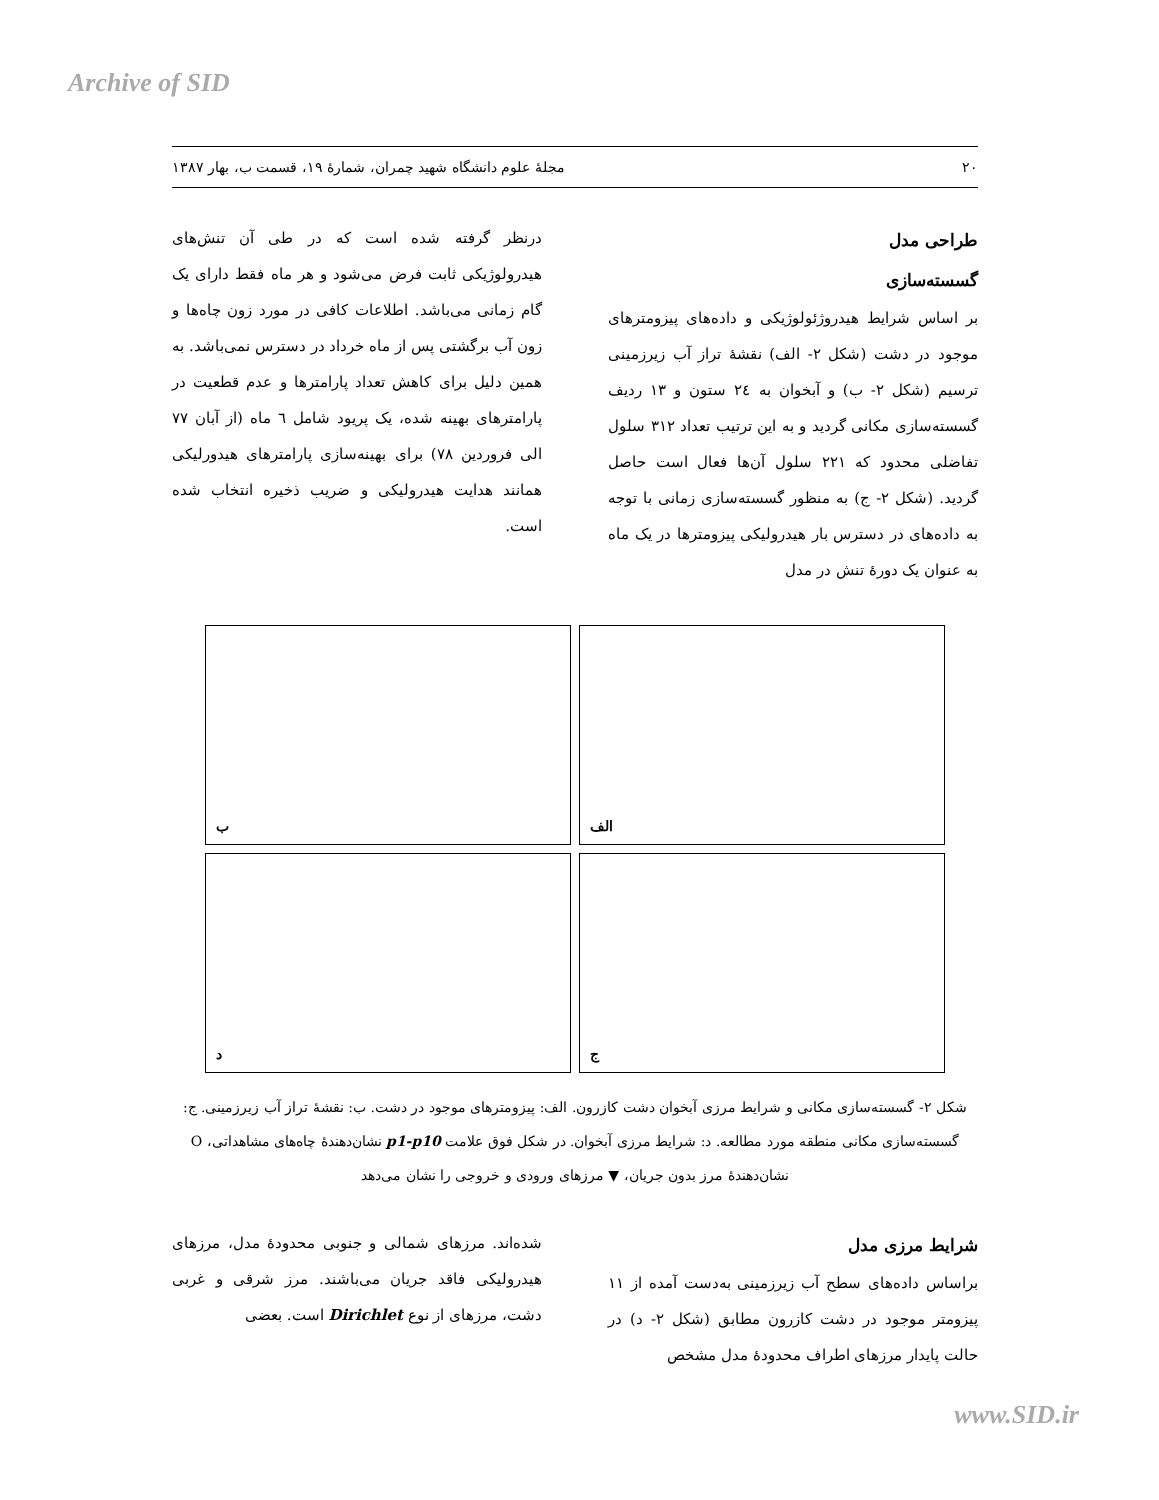Archive of SID
۲۰ مجلهٔ علوم دانشگاه شهید چمران، شمارهٔ ۱۹، قسمت ب، بهار ۱۳۸۷
طراحی مدل
گسسته‌سازی
بر اساس شرایط هیدروژئولوژیکی و داده‌های پیزومترهای موجود در دشت (شکل ۲- الف) نقشهٔ تراز آب زیرزمینی ترسیم (شکل ۲- ب) و آبخوان به ۲٤ ستون و ۱۳ ردیف گسسته‌سازی مکانی گردید و به این ترتیب تعداد ۳۱۲ سلول تفاضلی محدود که ۲۲۱ سلول آن‌ها فعال است حاصل گردید. (شکل ۲- ج) به منظور گسسته‌سازی زمانی با توجه به داده‌های در دسترس بار هیدرولیکی پیزومترها در یک ماه به عنوان یک دورهٔ تنش در مدل
درنظر گرفته شده است که در طی آن تنش‌های هیدرولوژیکی ثابت فرض می‌شود و هر ماه فقط دارای یک گام زمانی می‌باشد. اطلاعات کافی در مورد زون چاه‌ها و زون آب برگشتی پس از ماه خرداد در دسترس نمی‌باشد. به همین دلیل برای کاهش تعداد پارامترها و عدم قطعیت در پارامترهای بهینه شده، یک پریود شامل ٦ ماه (از آبان ۷۷ الی فروردین ۷۸) برای بهینه‌سازی پارامترهای هیدورلیکی همانند هدایت هیدرولیکی و ضریب ذخیره انتخاب شده است.
الف
ب
ج
د
شکل ۲- گسسته‌سازی مکانی و شرایط مرزی آبخوان دشت کازرون. الف: پیزومترهای موجود در دشت. ب: نقشهٔ تراز آب زیرزمینی. ج: گسسته‌سازی مکانی منطقه مورد مطالعه. د: شرایط مرزی آبخوان. در شکل فوق علامت p1-p10 نشان‌دهندهٔ چاه‌های مشاهداتی، O نشان‌دهندهٔ مرز بدون جریان، ▼ مرزهای ورودی و خروجی را نشان می‌دهد
شرایط مرزی مدل
براساس داده‌های سطح آب زیرزمینی به‌دست آمده از ۱۱ پیزومتر موجود در دشت کازرون مطابق (شکل ۲- د) در حالت پایدار مرزهای اطراف محدودهٔ مدل مشخص
شده‌اند. مرزهای شمالی و جنوبی محدودهٔ مدل، مرزهای هیدرولیکی فاقد جریان می‌باشند. مرز شرقی و غربی دشت، مرزهای از نوع Dirichlet است. بعضی
www.SID.ir